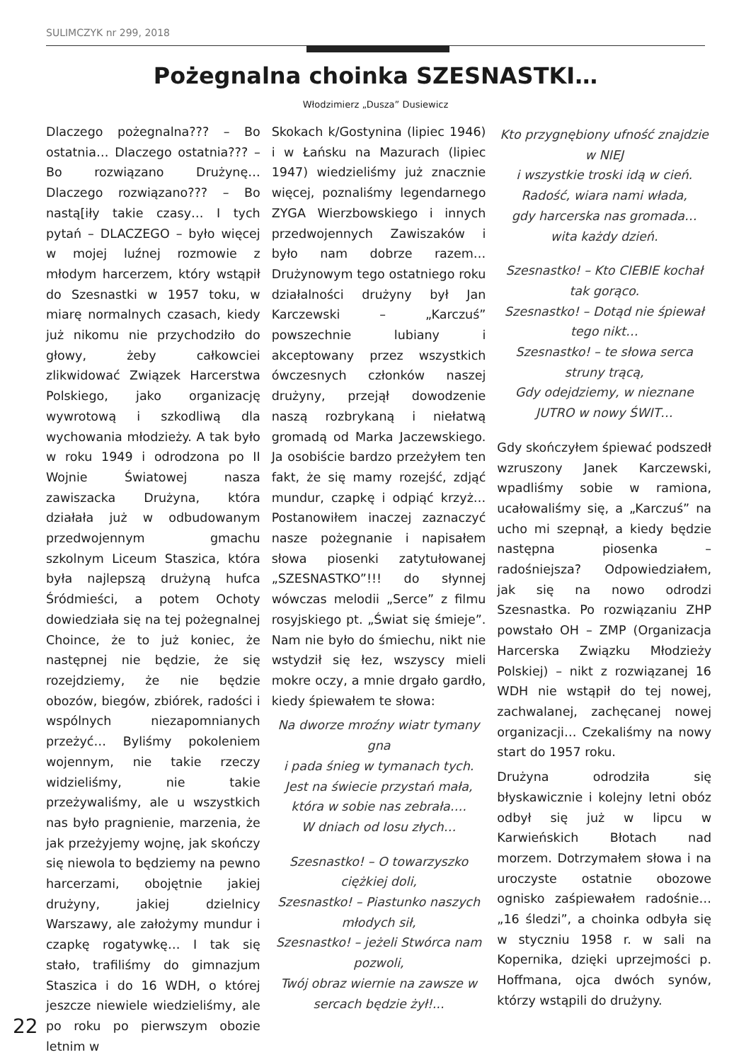SULIMCZYK nr 299, 2018
Pożegnalna choinka SZESNASTKI…
Włodzimierz „Dusza” Dusiewicz
Dlaczego pożegnalna??? – Bo ostatnia… Dlaczego ostatnia??? – Bo rozwiązano Drużynę… Dlaczego rozwiązano??? – Bo nastą[iły takie czasy… I tych pytań – DLACZEGO – było więcej w mojej luźnej rozmowie z młodym harcerzem, który wstąpił do Szesnastki w 1957 toku, w miarę normalnych czasach, kiedy już nikomu nie przychodziło do głowy, żeby całkowciei zlikwidować Związek Harcerstwa Polskiego, jako organizację wywrotową i szkodliwą dla wychowania młodzieży. A tak było w roku 1949 i odrodzona po II Wojnie Światowej nasza zawiszacka Drużyna, która działała już w odbudowanym przedwojennym gmachu szkolnym Liceum Staszica, która była najlepszą drużyną hufca Śródmieści, a potem Ochoty dowiedziała się na tej pożegnalnej Choince, że to już koniec, że następnej nie będzie, że się rozejdziemy, że nie będzie obozów, biegów, zbiórek, radości i wspólnych niezapomnianych przeżyć… Byliśmy pokoleniem wojennym, nie takie rzeczy widzieliśmy, nie takie przeżywaliśmy, ale u wszystkich nas było pragnienie, marzenia, że jak przeżyjemy wojnę, jak skończy się niewola to będziemy na pewno harcerzami, obojętnie jakiej drużyny, jakiej dzielnicy Warszawy, ale założymy mundur i czapkę rogatywkę… I tak się stało, trafiliśmy do gimnazjum Staszica i do 16 WDH, o której jeszcze niewiele wiedzieliśmy, ale po roku po pierwszym obozie letnim w
Skokach k/Gostynina (lipiec 1946) i w Łańsku na Mazurach (lipiec 1947) wiedzieliśmy już znacznie więcej, poznaliśmy legendarnego ZYGA Wierzbowskiego i innych przedwojennych Zawiszaków i było nam dobrze razem… Drużynowym tego ostatniego roku działalności drużyny był Jan Karczewski – „Karczuś” powszechnie lubiany i akceptowany przez wszystkich ówczesnych członków naszej drużyny, przejął dowodzenie naszą rozbrykaną i niełatwą gromadą od Marka Jaczewskiego. Ja osobiście bardzo przeżyłem ten fakt, że się mamy rozejść, zdjąć mundur, czapkę i odpiąć krzyż… Postanowiłem inaczej zaznaczyć nasze pożegnanie i napisałem słowa piosenki zatytułowanej „SZESNASTKO”!!! do słynnej wówczas melodii „Serce” z filmu rosyjskiego pt. „Świat się śmieje”. Nam nie było do śmiechu, nikt nie wstydził się łez, wszyscy mieli mokre oczy, a mnie drgało gardło, kiedy śpiewałem te słowa:
Na dworze mroźny wiatr tymany gna
i pada śnieg w tymanach tych.
Jest na świecie przystań mała,
która w sobie nas zebrała….
W dniach od losu złych…
Szesnastko! – O towarzyszko ciężkiej doli,
Szesnastko! – Piastunko naszych młodych sił,
Szesnastko! – jeżeli Stwórca nam pozwoli,
Twój obraz wiernie na zawsze w sercach będzie żył!...
Kto przygnębiony ufność znajdzie w NIEJ
i wszystkie troski idą w cień.
Radość, wiara nami włada,
gdy harcerska nas gromada…
wita każdy dzień.
Szesnastko! – Kto CIEBIE kochał tak gorąco.
Szesnastko! – Dotąd nie śpiewał tego nikt…
Szesnastko! – te słowa serca struny trącą,
Gdy odejdziemy, w nieznane JUTRO w nowy ŚWIT…
Gdy skończyłem śpiewać podszedł wzruszony Janek Karczewski, wpadliśmy sobie w ramiona, ucałowaliśmy się, a „Karczuś” na ucho mi szepnął, a kiedy będzie następna piosenka – radośniejsza? Odpowiedziałem, jak się na nowo odrodzi Szesnastka. Po rozwiązaniu ZHP powstało OH – ZMP (Organizacja Harcerska Związku Młodzieży Polskiej) – nikt z rozwiązanej 16 WDH nie wstąpił do tej nowej, zachwalanej, zachęcanej nowej organizacji… Czekaliśmy na nowy start do 1957 roku.
Drużyna odrodziła się błyskawicznie i kolejny letni obóz odbył się już w lipcu w Karwieńskich Błotach nad morzem. Dotrzymałem słowa i na uroczyste ostatnie obozowe ognisko zaśpiewałem radośnie… „16 śledzi”, a choinka odbyła się w styczniu 1958 r. w sali na Kopernika, dzięki uprzejmości p. Hoffmana, ojca dwóch synów, którzy wstąpili do drużyny.
22